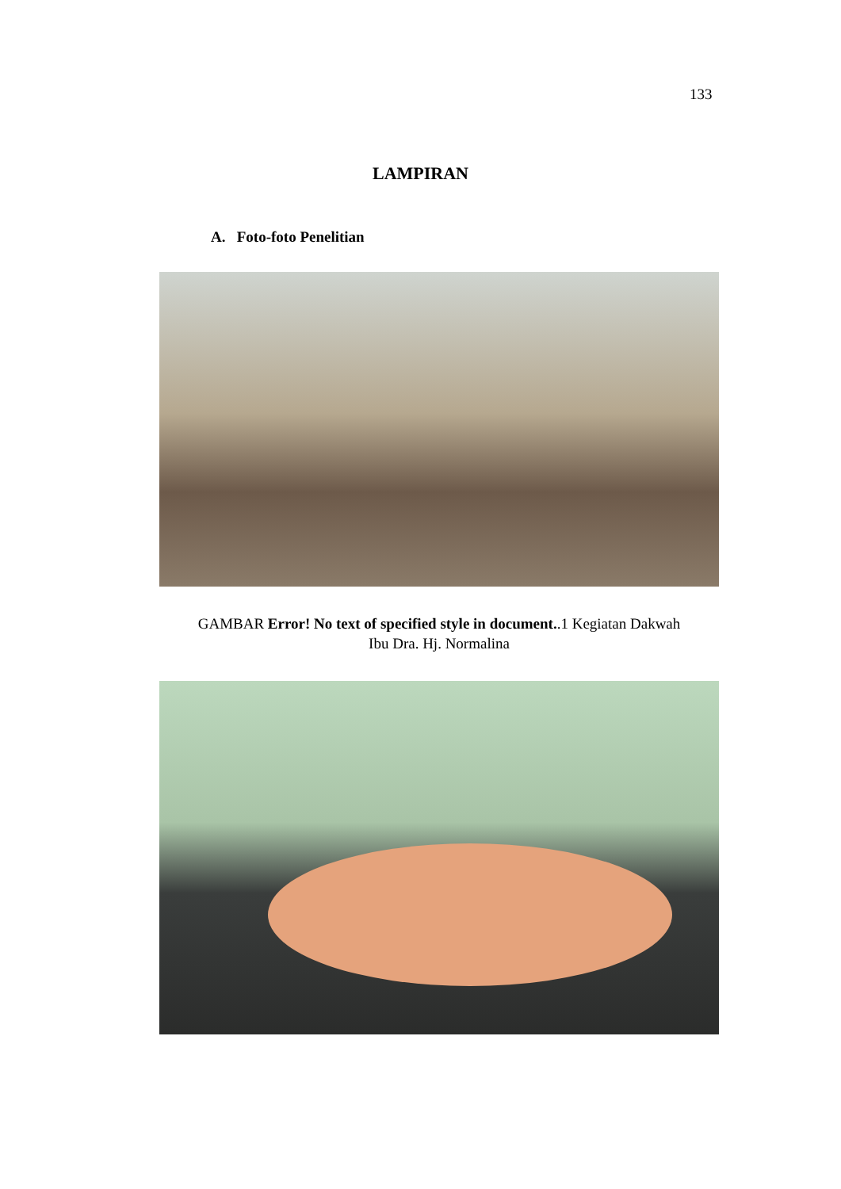133
LAMPIRAN
A. Foto-foto Penelitian
GAMBAR Error! No text of specified style in document..1 Kegiatan Dakwah
Ibu Dra. Hj. Normalina